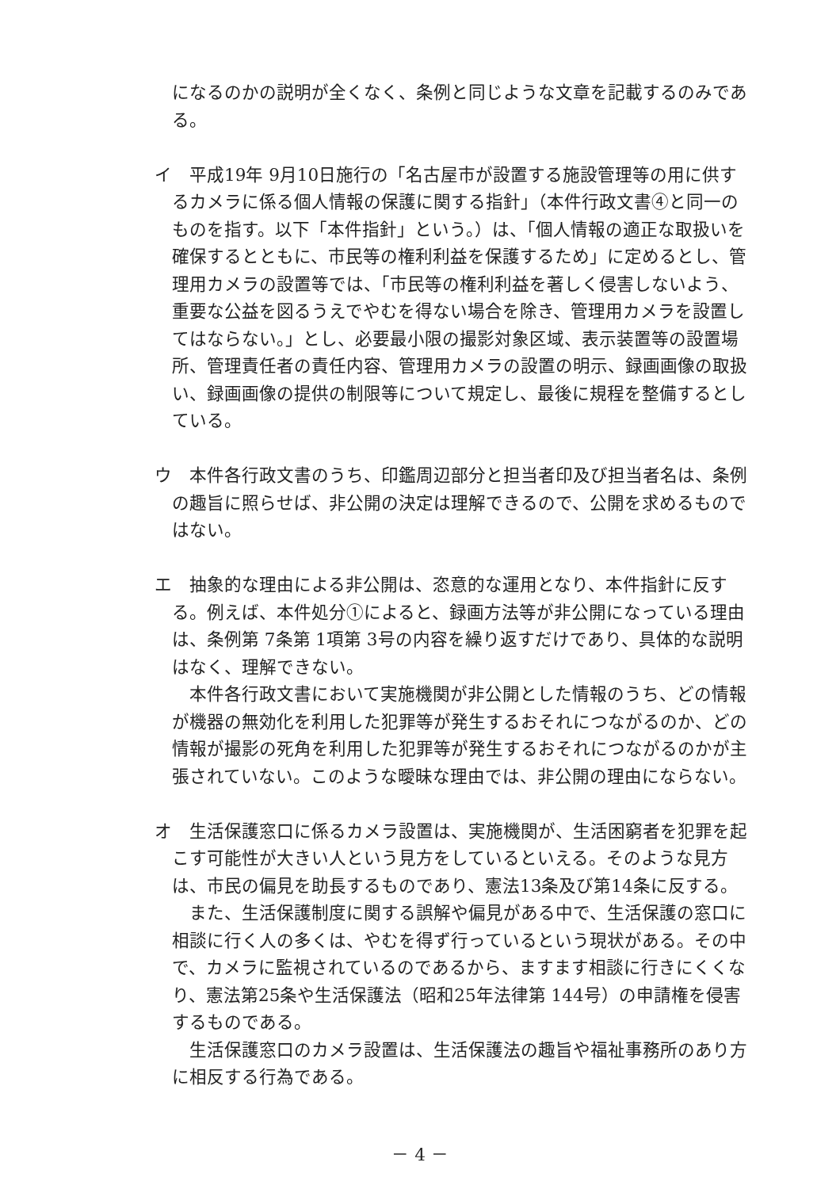になるのかの説明が全くなく、条例と同じような文章を記載するのみである。
イ　平成19年 9月10日施行の「名古屋市が設置する施設管理等の用に供するカメラに係る個人情報の保護に関する指針」（本件行政文書④と同一のものを指す。以下「本件指針」という。）は、「個人情報の適正な取扱いを確保するとともに、市民等の権利利益を保護するため」に定めるとし、管理用カメラの設置等では、「市民等の権利利益を著しく侵害しないよう、重要な公益を図るうえでやむを得ない場合を除き、管理用カメラを設置してはならない。」とし、必要最小限の撮影対象区域、表示装置等の設置場所、管理責任者の責任内容、管理用カメラの設置の明示、録画画像の取扱い、録画画像の提供の制限等について規定し、最後に規程を整備するとしている。
ウ　本件各行政文書のうち、印鑑周辺部分と担当者印及び担当者名は、条例の趣旨に照らせば、非公開の決定は理解できるので、公開を求めるものではない。
エ　抽象的な理由による非公開は、恣意的な運用となり、本件指針に反する。例えば、本件処分①によると、録画方法等が非公開になっている理由は、条例第 7条第 1項第 3号の内容を繰り返すだけであり、具体的な説明はなく、理解できない。
本件各行政文書において実施機関が非公開とした情報のうち、どの情報が機器の無効化を利用した犯罪等が発生するおそれにつながるのか、どの情報が撮影の死角を利用した犯罪等が発生するおそれにつながるのかが主張されていない。このような曖昧な理由では、非公開の理由にならない。
オ　生活保護窓口に係るカメラ設置は、実施機関が、生活困窮者を犯罪を起こす可能性が大きい人という見方をしているといえる。そのような見方は、市民の偏見を助長するものであり、憲法13条及び第14条に反する。
また、生活保護制度に関する誤解や偏見がある中で、生活保護の窓口に相談に行く人の多くは、やむを得ず行っているという現状がある。その中で、カメラに監視されているのであるから、ますます相談に行きにくくなり、憲法第25条や生活保護法（昭和25年法律第 144号）の申請権を侵害するものである。
生活保護窓口のカメラ設置は、生活保護法の趣旨や福祉事務所のあり方に相反する行為である。
－ 4 －